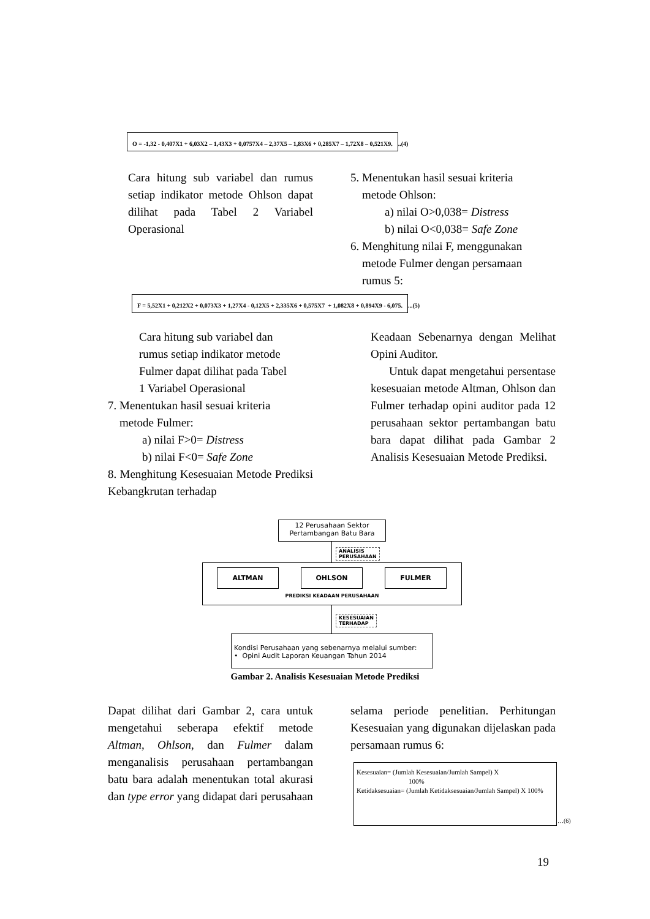O = -1,32 - 0,407X1 + 6,03X2 – 1,43X3 + 0,0757X4 – 2,37X5 – 1,83X6 + 0,285X7 – 1,72X8 – 0,521X9...(4)
Cara hitung sub variabel dan rumus setiap indikator metode Ohlson dapat dilihat pada Tabel 2 Variabel Operasional
5. Menentukan hasil sesuai kriteria
metode Ohlson:
a) nilai O>0,038= Distress
b) nilai O<0,038= Safe Zone
6. Menghitung nilai F, menggunakan
metode Fulmer dengan persamaan
rumus 5:
F = 5,52X1 + 0,212X2 + 0,073X3 + 1,27X4 - 0,12X5 + 2,335X6 + 0,575X7 + 1,082X8 + 0,894X9 - 6,075....(5)
Cara hitung sub variabel dan
rumus setiap indikator metode
Fulmer dapat dilihat pada Tabel
1 Variabel Operasional
7. Menentukan hasil sesuai kriteria
metode Fulmer:
a) nilai F>0= Distress
b) nilai F<0= Safe Zone
8. Menghitung Kesesuaian Metode Prediksi Kebangkrutan terhadap
Keadaan Sebenarnya dengan Melihat Opini Auditor.
Untuk dapat mengetahui persentase kesesuaian metode Altman, Ohlson dan Fulmer terhadap opini auditor pada 12 perusahaan sektor pertambangan batu bara dapat dilihat pada Gambar 2 Analisis Kesesuaian Metode Prediksi.
12 Perusahaan Sektor
Pertambangan Batu Bara
ANALISIS PERUSAHAAN
ALTMAN OHLSON FULMER
PREDIKSI KEADAAN PERUSAHAAN
KESESUAIAN TERHADAP
Kondisi Perusahaan yang sebenarnya melalui sumber:
• Opini Audit Laporan Keuangan Tahun 2014
Gambar 2. Analisis Kesesuaian Metode Prediksi
Dapat dilihat dari Gambar 2, cara untuk mengetahui seberapa efektif metode Altman, Ohlson, dan Fulmer dalam menganalisis perusahaan pertambangan batu bara adalah menentukan total akurasi dan type error yang didapat dari perusahaan
selama periode penelitian. Perhitungan Kesesuaian yang digunakan dijelaskan pada persamaan rumus 6:
Kesesuaian= (Jumlah Kesesuaian/Jumlah Sampel) X
100%
Ketidaksesuaian= (Jumlah Ketidaksesuaian/Jumlah Sampel) X 100%
…(6)
19